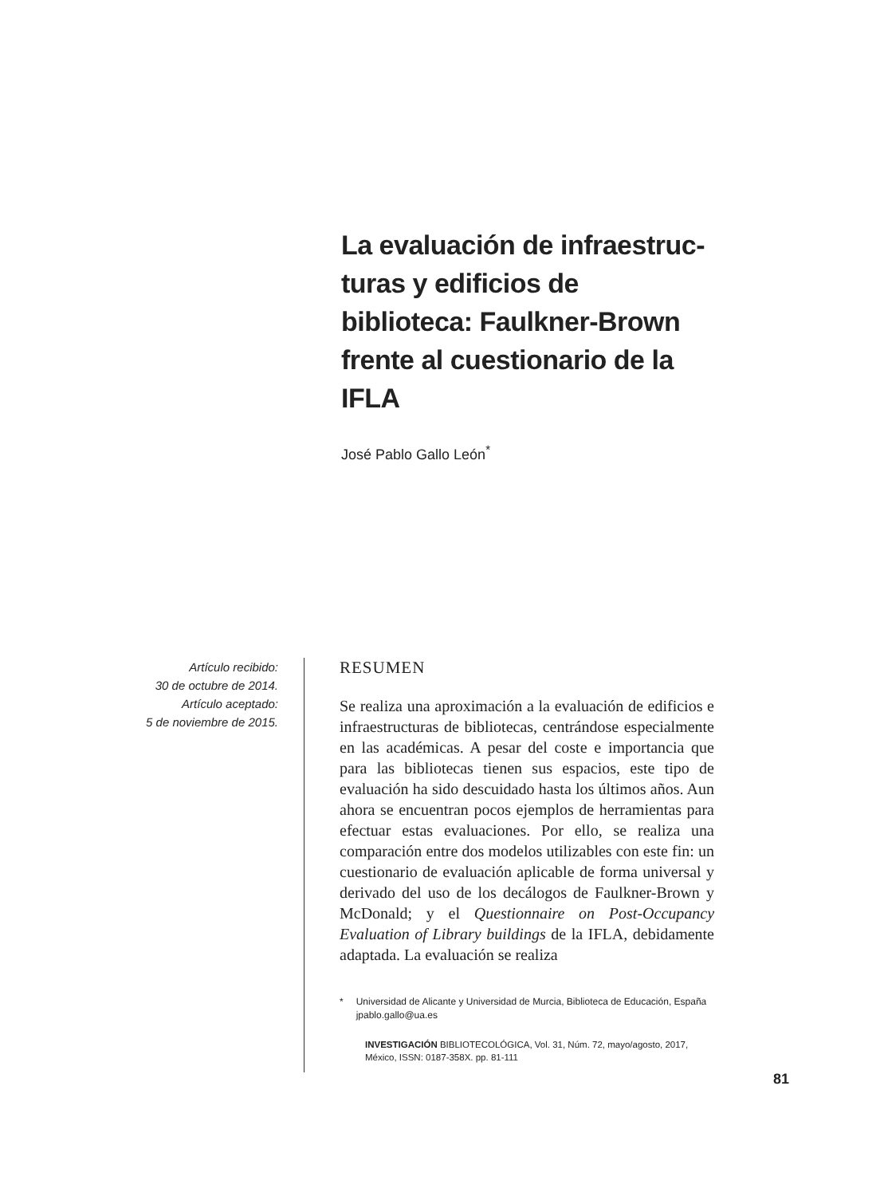La evaluación de infraestruc-turas y edificios de biblioteca: Faulkner-Brown frente al cuestionario de la IFLA
José Pablo Gallo León<sup>*</sup>
Artículo recibido:
30 de octubre de 2014.
Artículo aceptado:
5 de noviembre de 2015.
RESUMEN
Se realiza una aproximación a la evaluación de edificios e infraestructuras de bibliotecas, centrándose especialmente en las académicas. A pesar del coste e importancia que para las bibliotecas tienen sus espacios, este tipo de evaluación ha sido descuidado hasta los últimos años. Aun ahora se encuentran pocos ejemplos de herramientas para efectuar estas evaluaciones. Por ello, se realiza una comparación entre dos modelos utilizables con este fin: un cuestionario de evaluación aplicable de forma universal y derivado del uso de los decálogos de Faulkner-Brown y McDonald; y el Questionnaire on Post-Occupancy Evaluation of Library buildings de la IFLA, debidamente adaptada. La evaluación se realiza
* Universidad de Alicante y Universidad de Murcia, Biblioteca de Educación, España
jpablo.gallo@ua.es
INVESTIGACIÓN BIBLIOTECOLÓGICA, Vol. 31, Núm. 72, mayo/agosto, 2017, México, ISSN: 0187-358X. pp. 81-111
81